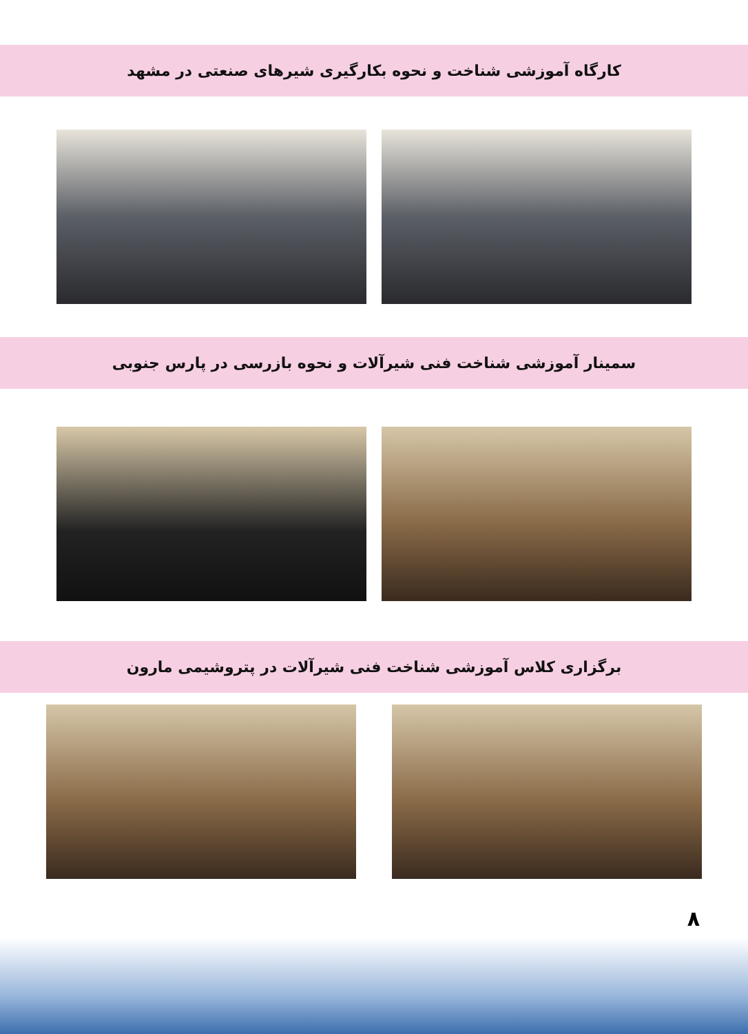کارگاه آموزشی شناخت و نحوه بکارگیری شیرهای صنعتی در مشهد
سمینار آموزشی شناخت فنی شیرآلات و نحوه بازرسی در پارس جنوبی
برگزاری کلاس آموزشی شناخت فنی شیرآلات در پتروشیمی مارون
۸